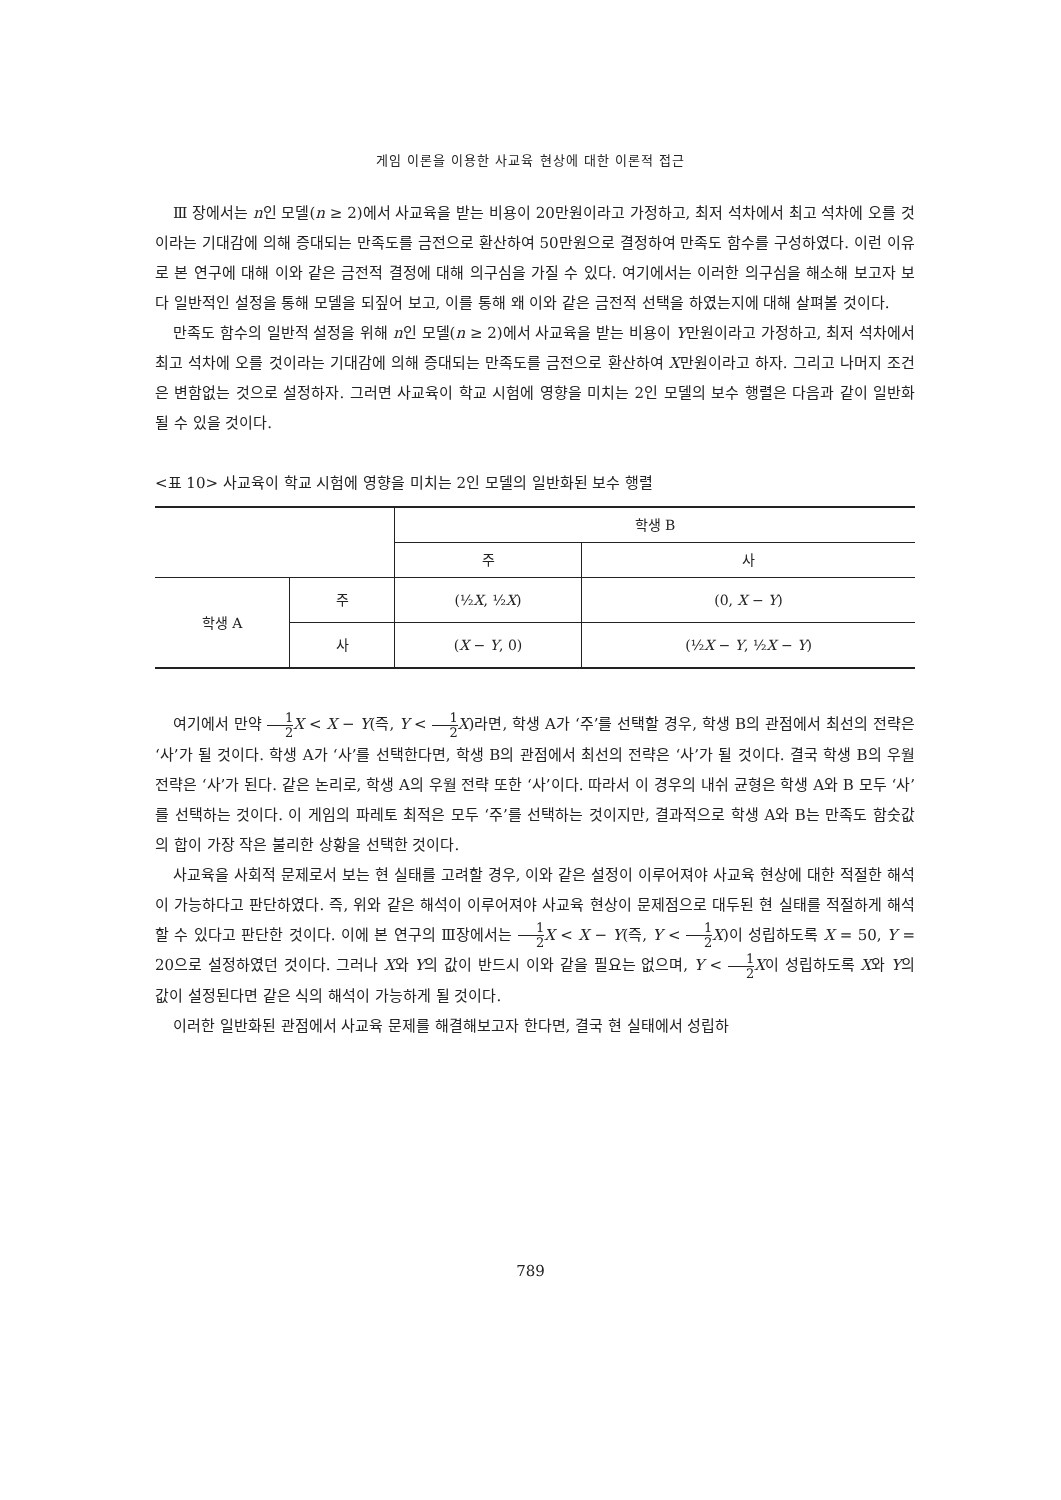게임 이론을 이용한 사교육 현상에 대한 이론적 접근
Ⅲ 장에서는 n인 모델(n ≥ 2)에서 사교육을 받는 비용이 20만원이라고 가정하고, 최저 석차에서 최고 석차에 오를 것이라는 기대감에 의해 증대되는 만족도를 금전으로 환산하여 50만원으로 결정하여 만족도 함수를 구성하였다. 이런 이유로 본 연구에 대해 이와 같은 금전적 결정에 대해 의구심을 가질 수 있다. 여기에서는 이러한 의구심을 해소해 보고자 보다 일반적인 설정을 통해 모델을 되짚어 보고, 이를 통해 왜 이와 같은 금전적 선택을 하였는지에 대해 살펴볼 것이다.
만족도 함수의 일반적 설정을 위해 n인 모델(n ≥ 2)에서 사교육을 받는 비용이 Y만원이라고 가정하고, 최저 석차에서 최고 석차에 오를 것이라는 기대감에 의해 증대되는 만족도를 금전으로 환산하여 X만원이라고 하자. 그리고 나머지 조건은 변함없는 것으로 설정하자. 그러면 사교육이 학교 시험에 영향을 미치는 2인 모델의 보수 행렬은 다음과 같이 일반화될 수 있을 것이다.
<표 10> 사교육이 학교 시험에 영향을 미치는 2인 모델의 일반화된 보수 행렬
| | | 학생 B | |
| | | 주 | 사 |
| 학생 A | 주 | (½ X , ½ X ) | (0, X − Y ) |
| | 사 | ( X − Y , 0) | (½ X − Y , ½ X − Y ) |
여기에서 만약 1 2 X < X − Y(즉, Y < 1 2 X)라면, 학생 A가 ‘주’를 선택할 경우, 학생 B의 관점에서 최선의 전략은 ‘사’가 될 것이다. 학생 A가 ‘사’를 선택한다면, 학생 B의 관점에서 최선의 전략은 ‘사’가 될 것이다. 결국 학생 B의 우월 전략은 ‘사’가 된다. 같은 논리로, 학생 A의 우월 전략 또한 ‘사’이다. 따라서 이 경우의 내쉬 균형은 학생 A와 B 모두 ‘사’를 선택하는 것이다. 이 게임의 파레토 최적은 모두 ‘주’를 선택하는 것이지만, 결과적으로 학생 A와 B는 만족도 함숫값의 합이 가장 작은 불리한 상황을 선택한 것이다.
사교육을 사회적 문제로서 보는 현 실태를 고려할 경우, 이와 같은 설정이 이루어져야 사교육 현상에 대한 적절한 해석이 가능하다고 판단하였다. 즉, 위와 같은 해석이 이루어져야 사교육 현상이 문제점으로 대두된 현 실태를 적절하게 해석할 수 있다고 판단한 것이다. 이에 본 연구의 Ⅲ장에서는 1 2 X < X − Y(즉, Y < 1 2 X)이 성립하도록 X = 50, Y = 20으로 설정하였던 것이다. 그러나 X와 Y의 값이 반드시 이와 같을 필요는 없으며, Y < 1 2 X이 성립하도록 X와 Y의 값이 설정된다면 같은 식의 해석이 가능하게 될 것이다.
이러한 일반화된 관점에서 사교육 문제를 해결해보고자 한다면, 결국 현 실태에서 성립하
789